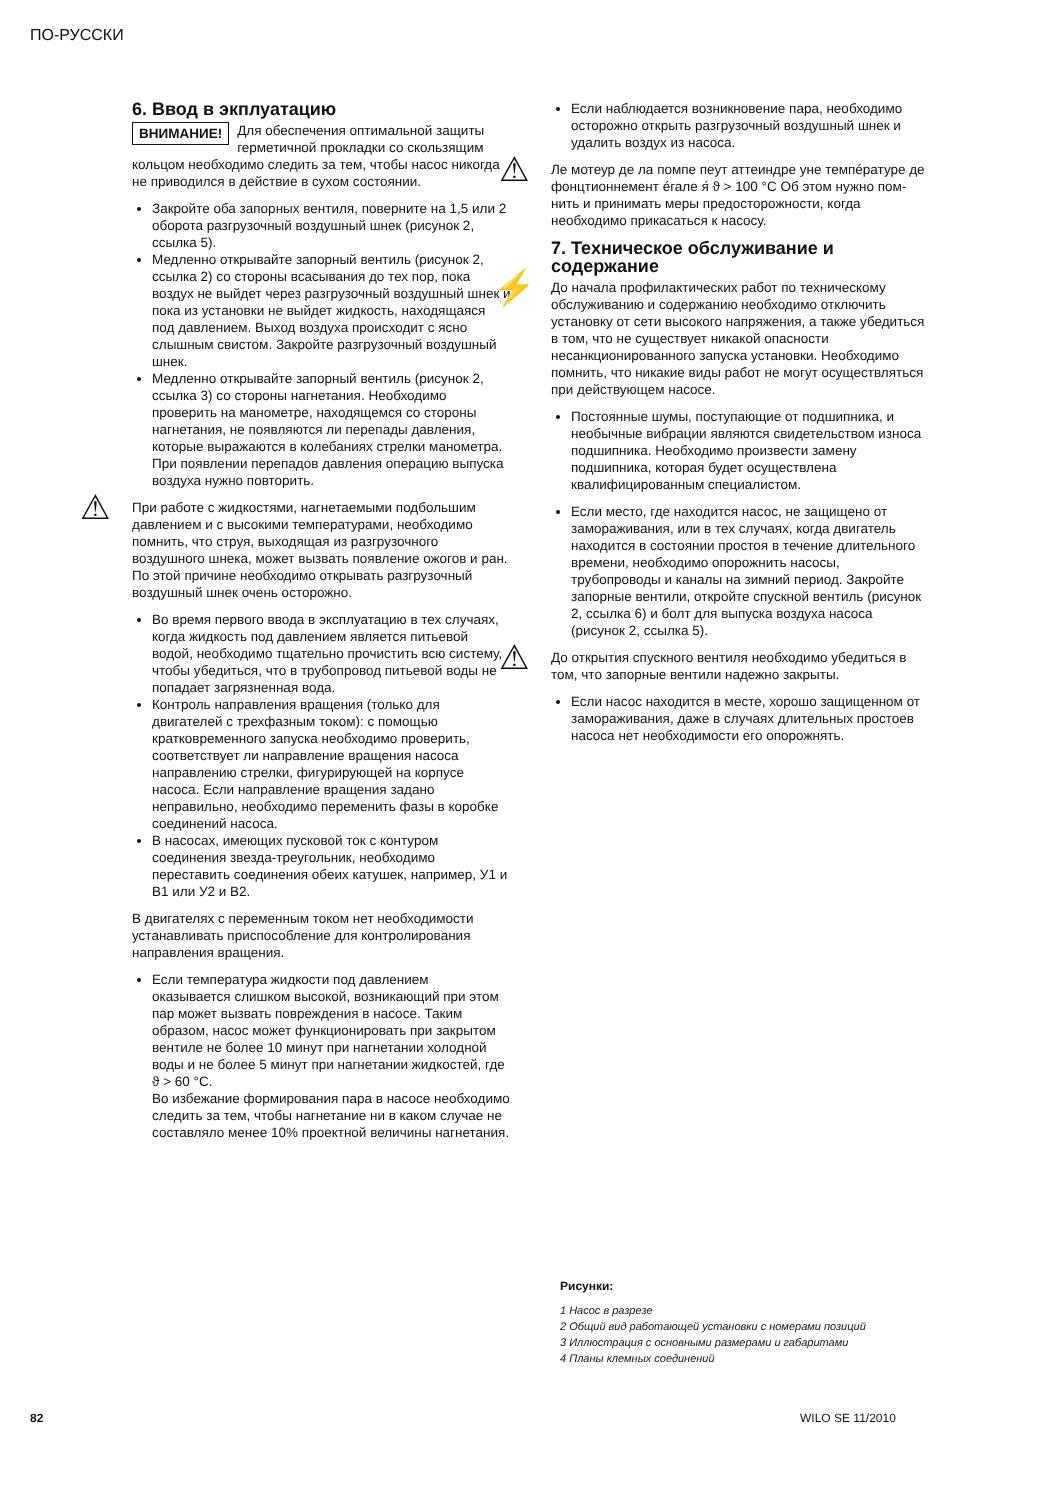ПО-РУССКИ
6. Ввод в экплуатацию
ВНИМАНИЕ! Для обеспечения оптимальной защиты герметичной прокладки со скользящим кольцом необходимо следить за тем, чтобы насос никогда не приводился в действие в сухом состоянии.
Закройте оба запорных вентиля, поверните на 1,5 или 2 оборота разгрузочный воздушный шнек (рисунок 2, ссылка 5).
Медленно открывайте запорный вентиль (рисунок 2, ссылка 2) со стороны всасывания до тех пор, пока воздух не выйдет через разгрузочный воздушный шнек и пока из установки не выйдет жидкость, находящаяся под давлением. Выход воздуха происходит с ясно слышным свистом. Закройте разгрузочный воздушный шнек.
Медленно открывайте запорный вентиль (рисунок 2, ссылка 3) со стороны нагнетания. Необходимо проверить на манометре, находящемся со стороны нагнетания, не появляются ли перепады давления, которые выражаются в колебаниях стрелки манометра. При появлении перепадов давления операцию выпуска воздуха нужно повторить.
⚠
При работе с жидкостями, нагнетаемыми подбольшим давлением и с высокими температурами, необходимо помнить, что струя, выходящая из разгрузочного воздушного шнека, может вызвать появление ожогов и ран. По этой причине необходимо открывать разгрузочный воздушный шнек очень осторожно.
Во время первого ввода в эксплуатацию в тех случаях, когда жидкость под давлением является питьевой водой, необходимо тщательно прочистить всю систему, чтобы убедиться, что в трубопровод питьевой воды не попадает загрязненная вода.
Контроль направления вращения (только для двигателей с трехфазным током): с помощью кратковременного запуска необходимо проверить, соответствует ли направление вращения насоса направлению стрелки, фигурирующей на корпусе насоса. Если направление вращения задано неправильно, необходимо переменить фазы в коробке соединений насоса.
В насосах, имеющих пусковой ток с контуром соединения звезда-треугольник, необходимо переставить соединения обеих катушек, например, У1 и В1 или У2 и В2.
В двигателях с переменным током нет необходимости устанавливать приспособление для контролирования направления вращения.
Если температура жидкости под давлением оказывается слишком высокой, возникающий при этом пар может вызвать повреждения в насосе. Таким образом, насос может функционировать при закрытом вентиле не более 10 минут при нагнетании холодной воды и не более 5 минут при нагнетании жидкостей, где ϑ > 60 °C.
Во избежание формирования пара в насосе необходимо следить за тем, чтобы нагнетание ни в каком случае не составляло менее 10% проектной величины нагнетания.
Если наблюдается возникновение пара, необходимо осторожно открыть разгрузочный воздушный шнек и удалить воздух из насоса.
⚠
Ле мотеур де ла помпе пеут аттеиндре уне темпéратуре де фонцтионнемент éгале я́ ϑ > 100 °C Об этом нужно пом-нить и принимать меры предосторожности, когда необходимо прикасаться к насосу.
7. Техническое обслуживание и содержание
⚡
До начала профилактических работ по техническому обслуживанию и содержанию необходимо отключить установку от сети высокого напряжения, а также убедиться в том, что не существует никакой опасности несанкционированного запуска установки. Необходимо помнить, что никакие виды работ не могут осуществляться при действующем насосе.
Постоянные шумы, поступающие от подшипника, и необычные вибрации являются свидетельством износа подшипника. Необходимо произвести замену подшипника, которая будет осуществлена квалифицированным специалистом.
Если место, где находится насос, не защищено от замораживания, или в тех случаях, когда двигатель находится в состоянии простоя в течение длительного времени, необходимо опорожнить насосы, трубопроводы и каналы на зимний период. Закройте запорные вентили, откройте спускной вентиль (рисунок 2, ссылка 6) и болт для выпуска воздуха насоса (рисунок 2, ссылка 5).
⚠
До открытия спускного вентиля необходимо убедиться в том, что запорные вентили надежно закрыты.
Если насос находится в месте, хорошо защищенном от замораживания, даже в случаях длительных простоев насоса нет необходимости его опорожнять.
Рисунки:
1 Насос в разрезе
2 Общий вид работающей установки с номерами позиций
3 Иллюстрация с основными размерами и габаритами
4 Планы клемных соединений
82 WILO SE 11/2010